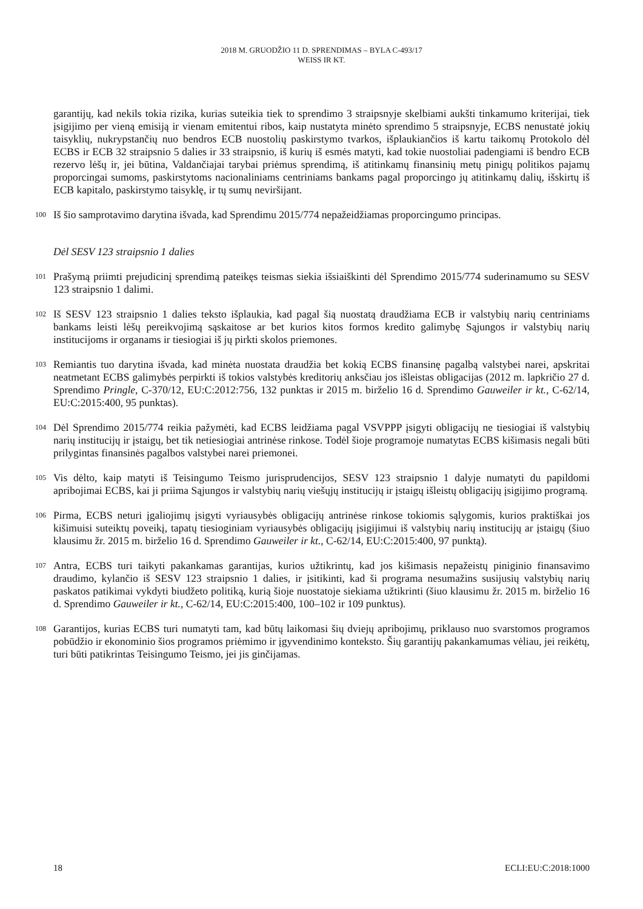2018 M. GRUODŽIO 11 D. SPRENDIMAS – BYLA C-493/17
WEISS IR KT.
garantijų, kad nekils tokia rizika, kurias suteikia tiek to sprendimo 3 straipsnyje skelbiami aukšti tinkamumo kriterijai, tiek įsigijimo per vieną emisiją ir vienam emitentui ribos, kaip nustatyta minėto sprendimo 5 straipsnyje, ECBS nenustatė jokių taisyklių, nukrypstančių nuo bendros ECB nuostolių paskirstymo tvarkos, išplaukiančios iš kartu taikomų Protokolo dėl ECBS ir ECB 32 straipsnio 5 dalies ir 33 straipsnio, iš kurių iš esmės matyti, kad tokie nuostoliai padengiami iš bendro ECB rezervo lėšų ir, jei būtina, Valdančiajai tarybai priėmus sprendimą, iš atitinkamų finansinių metų pinigų politikos pajamų proporcingai sumoms, paskirstytoms nacionaliniams centriniams bankams pagal proporcingo jų atitinkamų dalių, išskirtų iš ECB kapitalo, paskirstymo taisyklę, ir tų sumų neviršijant.
100
Iš šio samprotavimo darytina išvada, kad Sprendimu 2015/774 nepažeidžiamas proporcingumo principas.
Dėl SESV 123 straipsnio 1 dalies
101
Prašymą priimti prejudicinį sprendimą pateikęs teismas siekia išsiaiškinti dėl Sprendimo 2015/774 suderinamumo su SESV 123 straipsnio 1 dalimi.
102
Iš SESV 123 straipsnio 1 dalies teksto išplaukia, kad pagal šią nuostatą draudžiama ECB ir valstybių narių centriniams bankams leisti lėšų pereikvojimą sąskaitose ar bet kurios kitos formos kredito galimybę Sąjungos ir valstybių narių institucijoms ir organams ir tiesiogiai iš jų pirkti skolos priemones.
103
Remiantis tuo darytina išvada, kad minėta nuostata draudžia bet kokią ECBS finansinę pagalbą valstybei narei, apskritai neatmetant ECBS galimybės perpirkti iš tokios valstybės kreditorių anksčiau jos išleistas obligacijas (2012 m. lapkričio 27 d. Sprendimo Pringle, C-370/12, EU:C:2012:756, 132 punktas ir 2015 m. birželio 16 d. Sprendimo Gauweiler ir kt., C-62/14, EU:C:2015:400, 95 punktas).
104
Dėl Sprendimo 2015/774 reikia pažymėti, kad ECBS leidžiama pagal VSVPPP įsigyti obligacijų ne tiesiogiai iš valstybių narių institucijų ir įstaigų, bet tik netiesiogiai antrinėse rinkose. Todėl šioje programoje numatytas ECBS kišimasis negali būti prilygintas finansinės pagalbos valstybei narei priemonei.
105
Vis dėlto, kaip matyti iš Teisingumo Teismo jurisprudencijos, SESV 123 straipsnio 1 dalyje numatyti du papildomi apribojimai ECBS, kai ji priima Sąjungos ir valstybių narių viešųjų institucijų ir įstaigų išleistų obligacijų įsigijimo programą.
106
Pirma, ECBS neturi įgaliojimų įsigyti vyriausybės obligacijų antrinėse rinkose tokiomis sąlygomis, kurios praktiškai jos kišimuisi suteiktų poveikį, tapatų tiesioginiam vyriausybės obligacijų įsigijimui iš valstybių narių institucijų ar įstaigų (šiuo klausimu žr. 2015 m. birželio 16 d. Sprendimo Gauweiler ir kt., C-62/14, EU:C:2015:400, 97 punktą).
107
Antra, ECBS turi taikyti pakankamas garantijas, kurios užtikrintų, kad jos kišimasis nepažeistų piniginio finansavimo draudimo, kylančio iš SESV 123 straipsnio 1 dalies, ir įsitikinti, kad ši programa nesumažins susijusių valstybių narių paskatos patikimai vykdyti biudžeto politiką, kurią šioje nuostatoje siekiama užtikrinti (šiuo klausimu žr. 2015 m. birželio 16 d. Sprendimo Gauweiler ir kt., C-62/14, EU:C:2015:400, 100–102 ir 109 punktus).
108
Garantijos, kurias ECBS turi numatyti tam, kad būtų laikomasi šių dviejų apribojimų, priklauso nuo svarstomos programos pobūdžio ir ekonominio šios programos priėmimo ir įgyvendinimo konteksto. Šių garantijų pakankamumas vėliau, jei reikėtų, turi būti patikrintas Teisingumo Teismo, jei jis ginčijamas.
18 ECLI:EU:C:2018:1000